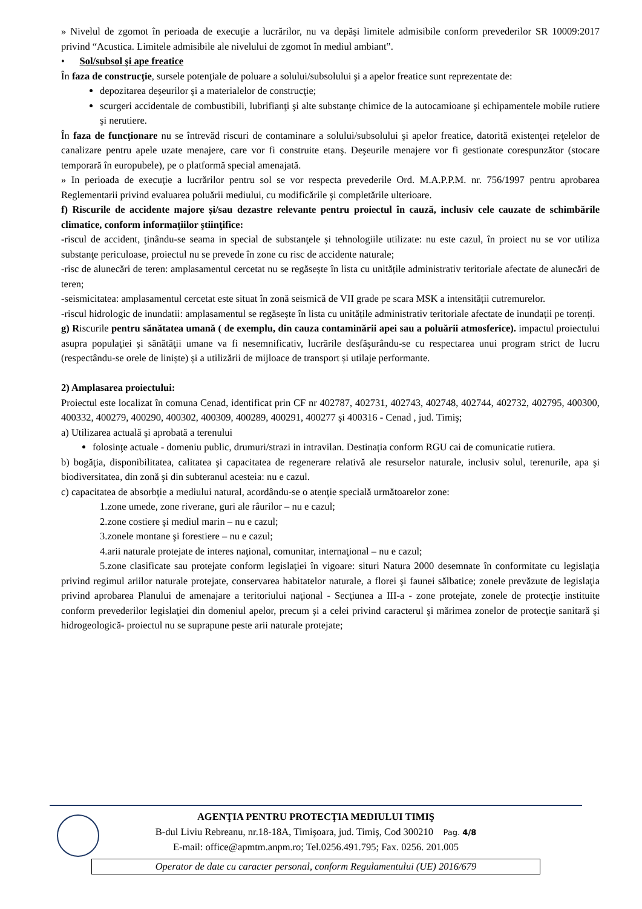» Nivelul de zgomot în perioada de execuţie a lucrărilor, nu va depăşi limitele admisibile conform prevederilor SR 10009:2017 privind “Acustica. Limitele admisibile ale nivelului de zgomot în mediul ambiant‟.
• Sol/subsol şi ape freatice
În faza de construcţie, sursele potenţiale de poluare a solului/subsolului şi a apelor freatice sunt reprezentate de:
depozitarea deşeurilor şi a materialelor de construcţie;
scurgeri accidentale de combustibili, lubrifianţi şi alte substanţe chimice de la autocamioane şi echipamentele mobile rutiere şi nerutiere.
În faza de funcţionare nu se întrevăd riscuri de contaminare a solului/subsolului şi apelor freatice, datorită existenţei reţelelor de canalizare pentru apele uzate menajere, care vor fi construite etanş. Deşeurile menajere vor fi gestionate corespunzător (stocare temporară în europubele), pe o platformă special amenajată.
» In perioada de execuţie a lucrărilor pentru sol se vor respecta prevederile Ord. M.A.P.P.M. nr. 756/1997 pentru aprobarea Reglementarii privind evaluarea poluării mediului, cu modificările şi completările ulterioare.
f) Riscurile de accidente majore și/sau dezastre relevante pentru proiectul în cauză, inclusiv cele cauzate de schimbările climatice, conform informaţiilor ştiinţifice:
-riscul de accident, ţinându-se seama in special de substanţele și tehnologiile utilizate: nu este cazul, în proiect nu se vor utiliza substanţe periculoase, proiectul nu se prevede în zone cu risc de accidente naturale;
-risc de alunecări de teren: amplasamentul cercetat nu se regăsește în lista cu unitățile administrativ teritoriale afectate de alunecări de teren;
-seismicitatea: amplasamentul cercetat este situat în zonă seismică de VII grade pe scara MSK a intensității cutremurelor.
-riscul hidrologic de inundatii: amplasamentul se regăsește în lista cu unitățile administrativ teritoriale afectate de inundații pe torenți.
g) Riscurile pentru sănătatea umană ( de exemplu, din cauza contaminării apei sau a poluării atmosferice). impactul proiectului asupra populaţiei şi sănătăţii umane va fi nesemnificativ, lucrările desfăşurându-se cu respectarea unui program strict de lucru (respectându-se orele de liniște) și a utilizării de mijloace de transport și utilaje performante.
2) Amplasarea proiectului:
Proiectul este localizat în comuna Cenad, identificat prin CF nr 402787, 402731, 402743, 402748, 402744, 402732, 402795, 400300, 400332, 400279, 400290, 400302, 400309, 400289, 400291, 400277 și 400316 - Cenad , jud. Timiş;
a) Utilizarea actuală şi aprobată a terenului
folosinţe actuale - domeniu public, drumuri/strazi in intravilan. Destinația conform RGU cai de comunicatie rutiera.
b) bogăţia, disponibilitatea, calitatea şi capacitatea de regenerare relativă ale resurselor naturale, inclusiv solul, terenurile, apa şi biodiversitatea, din zonă şi din subteranul acesteia: nu e cazul.
c) capacitatea de absorbţie a mediului natural, acordându-se o atenţie specială următoarelor zone:
1.zone umede, zone riverane, guri ale râurilor – nu e cazul;
2.zone costiere şi mediul marin – nu e cazul;
3.zonele montane şi forestiere – nu e cazul;
4.arii naturale protejate de interes naţional, comunitar, internaţional – nu e cazul;
5.zone clasificate sau protejate conform legislaţiei în vigoare: situri Natura 2000 desemnate în conformitate cu legislaţia privind regimul ariilor naturale protejate, conservarea habitatelor naturale, a florei şi faunei sălbatice; zonele prevăzute de legislaţia privind aprobarea Planului de amenajare a teritoriului naţional - Secţiunea a III-a - zone protejate, zonele de protecţie instituite conform prevederilor legislaţiei din domeniul apelor, precum şi a celei privind caracterul şi mărimea zonelor de protecţie sanitară şi hidrogeologică- proiectul nu se suprapune peste arii naturale protejate;
AGENŢIA PENTRU PROTECŢIA MEDIULUI TIMIŞ
B-dul Liviu Rebreanu, nr.18-18A, Timişoara, jud. Timiş, Cod 300210 Pag. 4/8
E-mail: office@apmtm.anpm.ro; Tel.0256.491.795; Fax. 0256. 201.005
Operator de date cu caracter personal, conform Regulamentului (UE) 2016/679